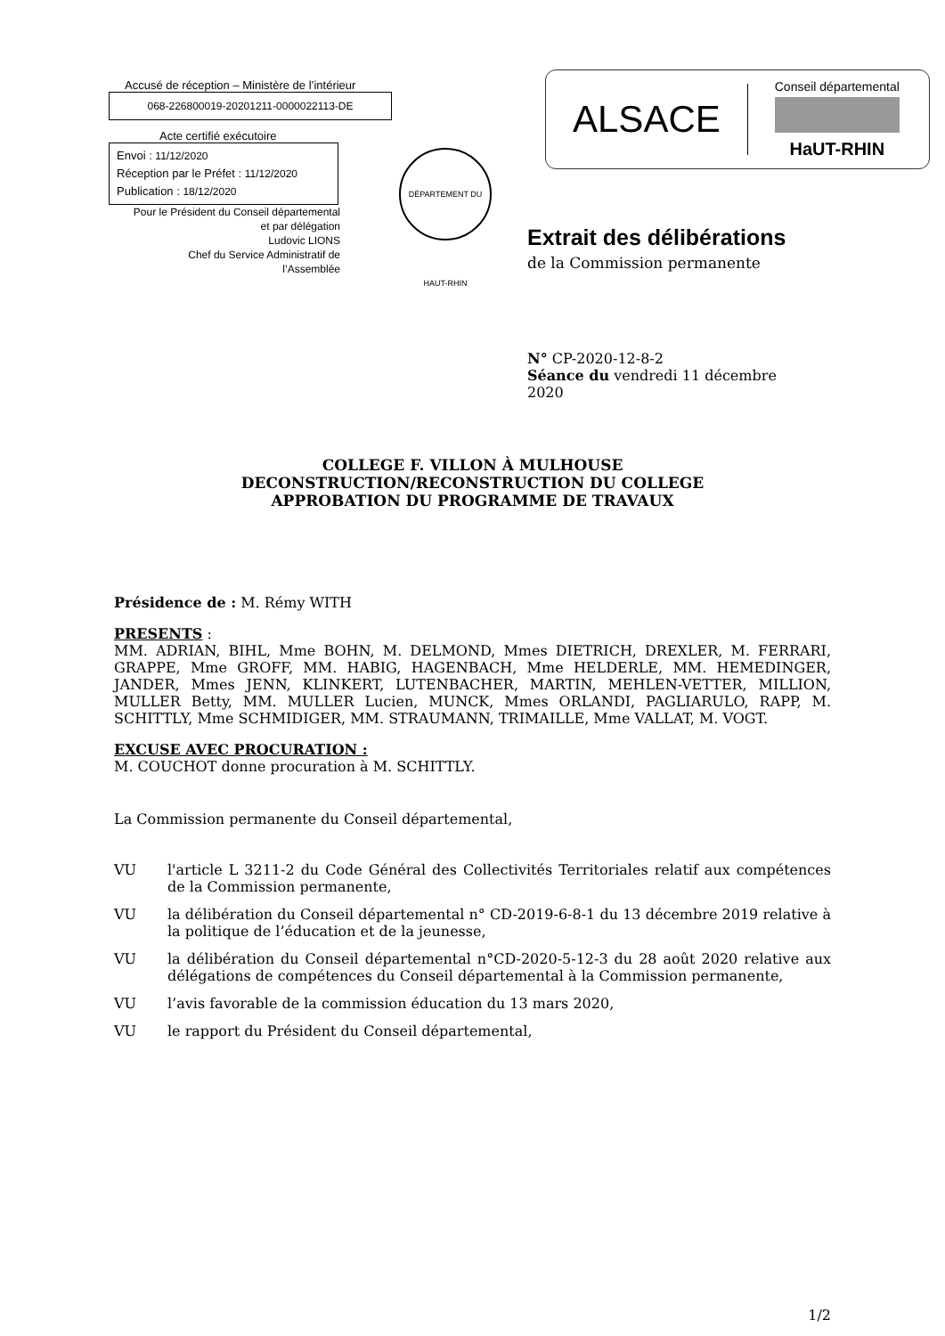Accusé de réception – Ministère de l’intérieur
068-226800019-20201211-0000022113-DE
Acte certifié exécutoire
Envoi : 11/12/2020
Réception par le Préfet : 11/12/2020
Publication : 18/12/2020
Pour le Président du Conseil départemental
et par délégation
Ludovic LIONS
Chef du Service Administratif de
l’Assemblée
DÉPARTEMENT DU HAUT-RHIN
ALSACE Conseil départemental
HaUT-RHIN
Extrait des délibérations
de la Commission permanente
N° CP-2020-12-8-2
Séance du vendredi 11 décembre 2020
COLLEGE F. VILLON À MULHOUSE
DECONSTRUCTION/RECONSTRUCTION DU COLLEGE
APPROBATION DU PROGRAMME DE TRAVAUX
Présidence de : M. Rémy WITH
PRESENTS :
MM. ADRIAN, BIHL, Mme BOHN, M. DELMOND, Mmes DIETRICH, DREXLER, M. FERRARI, GRAPPE, Mme GROFF, MM. HABIG, HAGENBACH, Mme HELDERLE, MM. HEMEDINGER, JANDER, Mmes JENN, KLINKERT, LUTENBACHER, MARTIN, MEHLEN-VETTER, MILLION, MULLER Betty, MM. MULLER Lucien, MUNCK, Mmes ORLANDI, PAGLIARULO, RAPP, M. SCHITTLY, Mme SCHMIDIGER, MM. STRAUMANN, TRIMAILLE, Mme VALLAT, M. VOGT.
EXCUSE AVEC PROCURATION :
M. COUCHOT donne procuration à M. SCHITTLY.
La Commission permanente du Conseil départemental,
VU l'article L 3211-2 du Code Général des Collectivités Territoriales relatif aux compétences de la Commission permanente,
VU la délibération du Conseil départemental n° CD-2019-6-8-1 du 13 décembre 2019 relative à la politique de l’éducation et de la jeunesse,
VU la délibération du Conseil départemental n°CD-2020-5-12-3 du 28 août 2020 relative aux délégations de compétences du Conseil départemental à la Commission permanente,
VU l’avis favorable de la commission éducation du 13 mars 2020,
VU le rapport du Président du Conseil départemental,
1/2